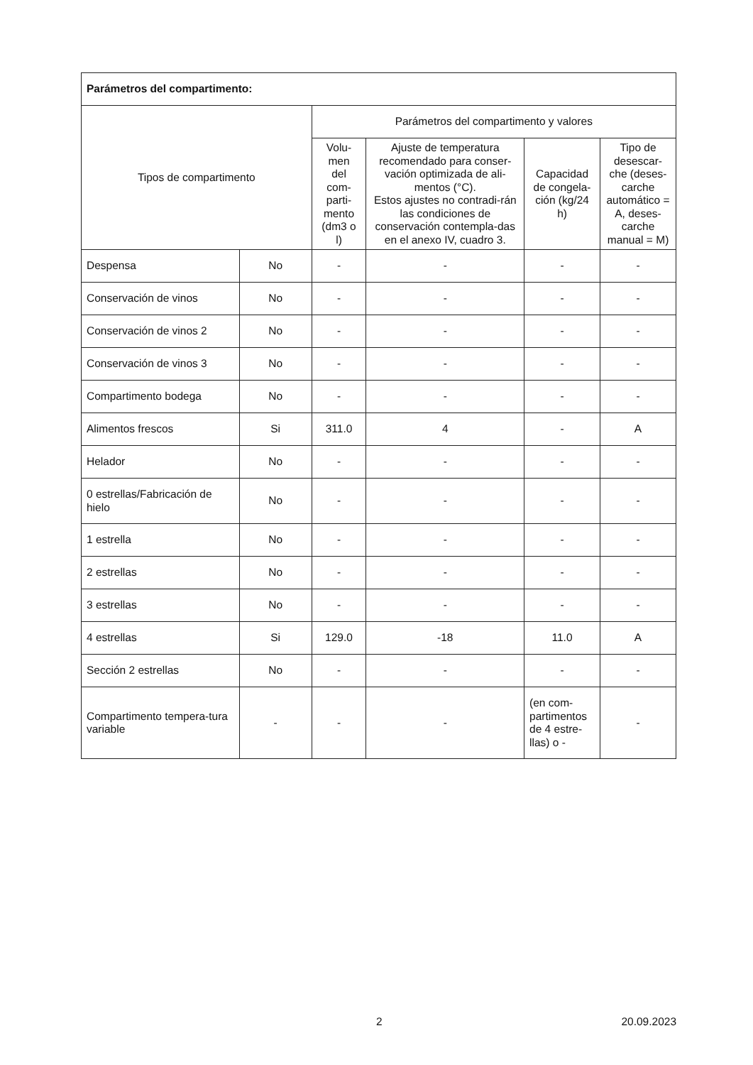| Parámetros del compartimento: | | | | | |
| --- | --- | --- | --- | --- | --- |
| Tipos de compartimento | | Parámetros del compartimento y valores | | | |
| | | Volu- men del com- parti- mento (dm3 o l) | Ajuste de temperatura recomendado para conser-vación optimizada de ali-mentos (°C). Estos ajustes no contradi-rán las condiciones de conservación contempla-das en el anexo IV, cuadro 3. | Capacidad de congela-ción (kg/24 h) | Tipo de desescar-che (deses-carche automático = A, deses-carche manual = M) |
| Despensa | No | - | - | - | - |
| Conservación de vinos | No | - | - | - | - |
| Conservación de vinos 2 | No | - | - | - | - |
| Conservación de vinos 3 | No | - | - | - | - |
| Compartimento bodega | No | - | - | - | - |
| Alimentos frescos | Si | 311.0 | 4 | - | A |
| Helador | No | - | - | - | - |
| 0 estrellas/Fabricación de hielo | No | - | - | - | - |
| 1 estrella | No | - | - | - | - |
| 2 estrellas | No | - | - | - | - |
| 3 estrellas | No | - | - | - | - |
| 4 estrellas | Si | 129.0 | -18 | 11.0 | A |
| Sección 2 estrellas | No | - | - | - | - |
| Compartimento tempera-tura variable | - | - | - | (en com-partimentos de 4 estre-llas) o - | - |
2 20.09.2023